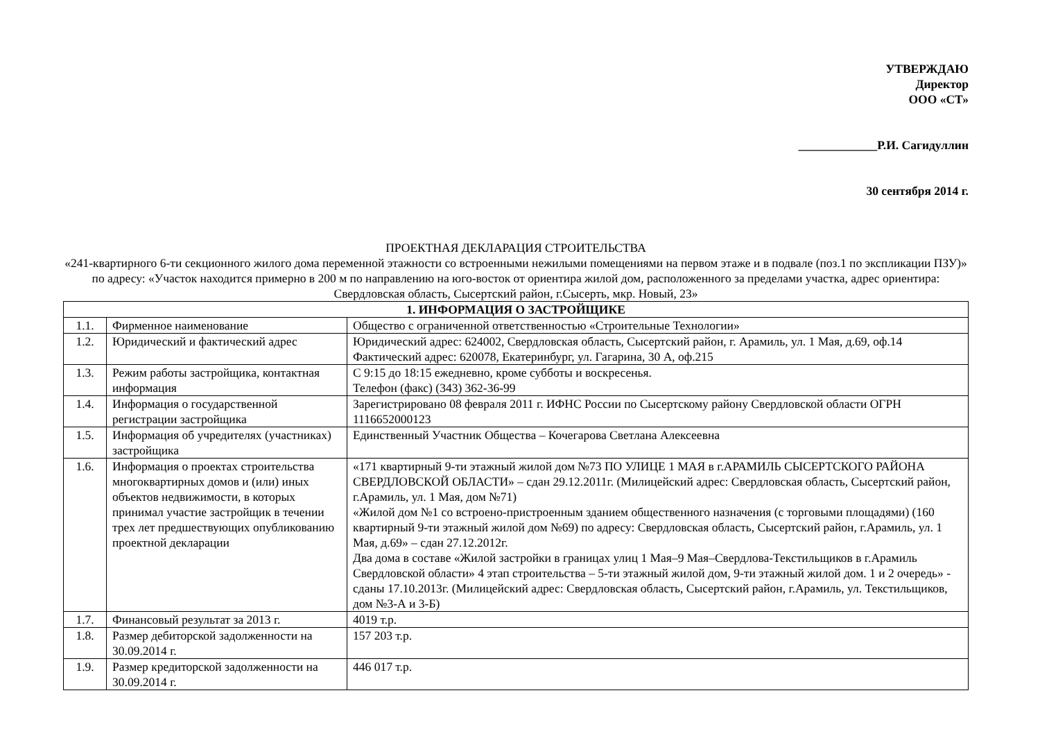УТВЕРЖДАЮ
Директор
ООО «СТ»
_____________Р.И. Сагидуллин
30 сентября 2014 г.
ПРОЕКТНАЯ ДЕКЛАРАЦИЯ СТРОИТЕЛЬСТВА
«241-квартирного 6-ти секционного жилого дома переменной этажности со встроенными нежилыми помещениями на первом этаже и в подвале (поз.1 по экспликации ПЗУ)» по адресу: «Участок находится примерно в 200 м по направлению на юго-восток от ориентира жилой дом, расположенного за пределами участка, адрес ориентира: Свердловская область, Сысертский район, г.Сысерть, мкр. Новый, 23»
| 1. ИНФОРМАЦИЯ О ЗАСТРОЙЩИКЕ | | |
| --- | --- | --- |
| 1.1. | Фирменное наименование | Общество с ограниченной ответственностью «Строительные Технологии» |
| 1.2. | Юридический и фактический адрес | Юридический адрес: 624002, Свердловская область, Сысертский район, г. Арамиль, ул. 1 Мая, д.69, оф.14 Фактический адрес: 620078, Екатеринбург, ул. Гагарина, 30 А, оф.215 |
| 1.3. | Режим работы застройщика, контактная информация | С 9:15 до 18:15 ежедневно, кроме субботы и воскресенья. Телефон (факс) (343) 362-36-99 |
| 1.4. | Информация о государственной регистрации застройщика | Зарегистрировано 08 февраля 2011 г. ИФНС России по Сысертскому району Свердловской области ОГРН 1116652000123 |
| 1.5. | Информация об учредителях (участниках) застройщика | Единственный Участник Общества – Кочегарова Светлана Алексеевна |
| 1.6. | Информация о проектах строительства многоквартирных домов и (или) иных объектов недвижимости, в которых принимал участие застройщик в течении трех лет предшествующих опубликованию проектной декларации | «171 квартирный 9-ти этажный жилой дом №73 ПО УЛИЦЕ 1 МАЯ в г.АРАМИЛЬ СЫСЕРТСКОГО РАЙОНА СВЕРДЛОВСКОЙ ОБЛАСТИ» – сдан 29.12.2011г. (Милицейский адрес: Свердловская область, Сысертский район, г.Арамиль, ул. 1 Мая, дом №71) «Жилой дом №1 со встроено-пристроенным зданием общественного назначения (с торговыми площадями) (160 квартирный 9-ти этажный жилой дом №69) по адресу: Свердловская область, Сысертский район, г.Арамиль, ул. 1 Мая, д.69» – сдан 27.12.2012г. Два дома в составе «Жилой застройки в границах улиц 1 Мая–9 Мая–Свердлова-Текстильщиков в г.Арамиль Свердловской области» 4 этап строительства – 5-ти этажный жилой дом, 9-ти этажный жилой дом. 1 и 2 очередь» - сданы 17.10.2013г. (Милицейский адрес: Свердловская область, Сысертский район, г.Арамиль, ул. Текстильщиков, дом №3-А и 3-Б) |
| 1.7. | Финансовый результат за 2013 г. | 4019 т.р. |
| 1.8. | Размер дебиторской задолженности на 30.09.2014 г. | 157 203 т.р. |
| 1.9. | Размер кредиторской задолженности на 30.09.2014 г. | 446 017 т.р. |